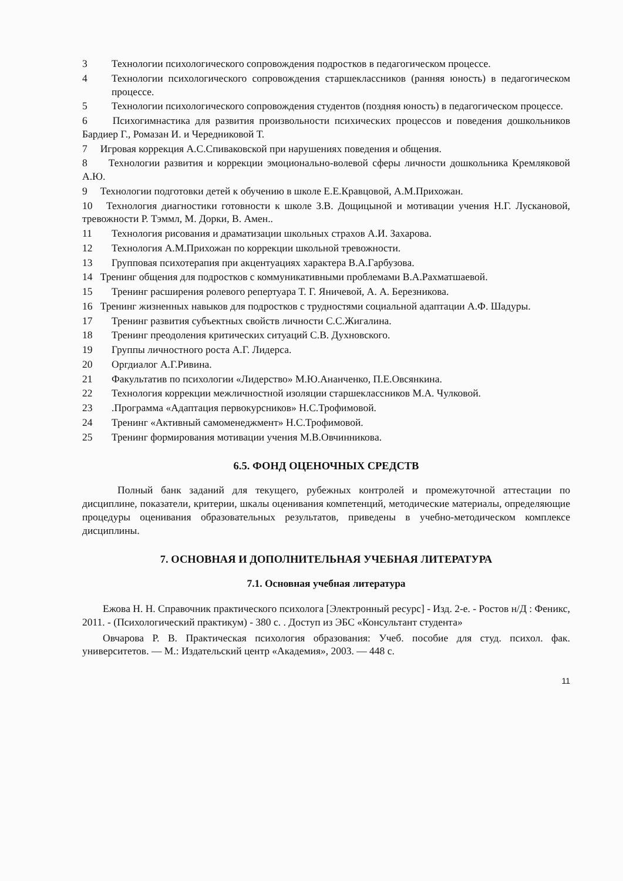3 Технологии психологического сопровождения подростков в педагогическом процессе.
4 Технологии психологического сопровождения старшеклассников (ранняя юность) в педагогическом процессе.
5 Технологии психологического сопровождения студентов (поздняя юность) в педагогическом процессе.
6 Психогимнастика для развития произвольности психических процессов и поведения дошкольников Бардиер Г., Ромазан И. и Чередниковой Т.
7 Игровая коррекция А.С.Спиваковской при нарушениях поведения и общения.
8 Технологии развития и коррекции эмоционально-волевой сферы личности дошкольника Кремляковой А.Ю.
9 Технологии подготовки детей к обучению в школе Е.Е.Кравцовой, А.М.Прихожан.
10 Технология диагностики готовности к школе З.В. Дощицыной и мотивации учения Н.Г. Лускановой, тревожности Р. Тэммл, М. Дорки, В. Амен..
11 Технология рисования и драматизации школьных страхов А.И. Захарова.
12 Технология А.М.Прихожан по коррекции школьной тревожности.
13 Групповая психотерапия при акцентуациях характера В.А.Гарбузова.
14 Тренинг общения для подростков с коммуникативными проблемами В.А.Рахматшаевой.
15 Тренинг расширения ролевого репертуара Т. Г. Яничевой, А. А. Березникова.
16 Тренинг жизненных навыков для подростков с трудностями социальной адаптации А.Ф. Шадуры.
17 Тренинг развития субъектных свойств личности С.С.Жигалина.
18 Тренинг преодоления критических ситуаций С.В. Духновского.
19 Группы личностного роста А.Г. Лидерса.
20 Оргдиалог А.Г.Ривина.
21 Факультатив по психологии «Лидерство» М.Ю.Ананченко, П.Е.Овсянкина.
22 Технология коррекции межличностной изоляции старшеклассников М.А. Чулковой.
23.Программа «Адаптация первокурсников» Н.С.Трофимовой.
24 Тренинг «Активный самоменеджмент» Н.С.Трофимовой.
25 Тренинг формирования мотивации учения М.В.Овчинникова.
6.5. ФОНД ОЦЕНОЧНЫХ СРЕДСТВ
Полный банк заданий для текущего, рубежных контролей и промежуточной аттестации по дисциплине, показатели, критерии, шкалы оценивания компетенций, методические материалы, определяющие процедуры оценивания образовательных результатов, приведены в учебно-методическом комплексе дисциплины.
7. ОСНОВНАЯ И ДОПОЛНИТЕЛЬНАЯ УЧЕБНАЯ ЛИТЕРАТУРА
7.1. Основная учебная литература
Ежова Н. Н. Справочник практического психолога [Электронный ресурс] - Изд. 2-е. - Ростов н/Д : Феникс, 2011. - (Психологический практикум) - 380 с. . Доступ из ЭБС «Консультант студента»
Овчарова Р. В. Практическая психология образования: Учеб. пособие для студ. психол. фак. университетов. — М.: Издательский центр «Академия», 2003. — 448 с.
11